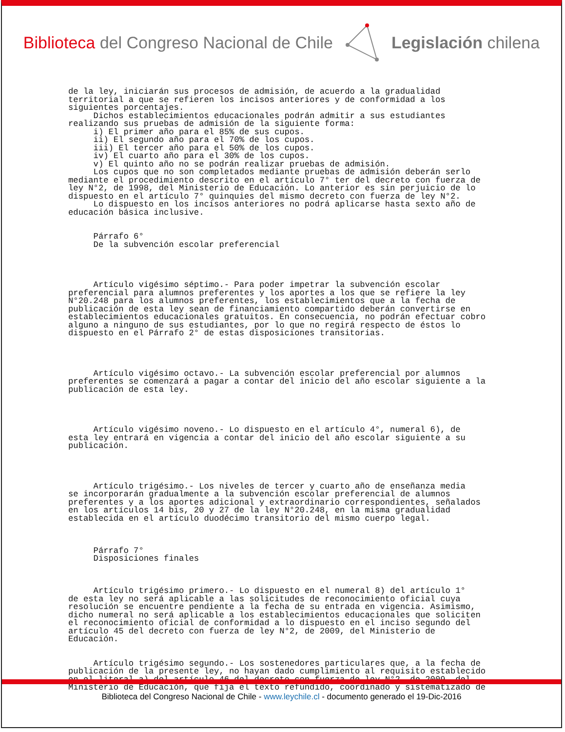Biblioteca del Congreso Nacional de Chile
Legislación chilena
de la ley, iniciarán sus procesos de admisión, de acuerdo a la gradualidad territorial a que se refieren los incisos anteriores y de conformidad a los siguientes porcentajes. Dichos establecimientos educacionales podrán admitir a sus estudiantes realizando sus pruebas de admisión de la siguiente forma: i) El primer año para el 85% de sus cupos. ii) El segundo año para el 70% de los cupos. iii) El tercer año para el 50% de los cupos. iv) El cuarto año para el 30% de los cupos. v) El quinto año no se podrán realizar pruebas de admisión. Los cupos que no son completados mediante pruebas de admisión deberán serlo mediante el procedimiento descrito en el artículo 7° ter del decreto con fuerza de ley N°2, de 1998, del Ministerio de Educación. Lo anterior es sin perjuicio de lo dispuesto en el artículo 7° quinquies del mismo decreto con fuerza de ley N°2. Lo dispuesto en los incisos anteriores no podrá aplicarse hasta sexto año de educación básica inclusive. Párrafo 6° De la subvención escolar preferencial Artículo vigésimo séptimo.- Para poder impetrar la subvención escolar preferencial para alumnos preferentes y los aportes a los que se refiere la ley N°20.248 para los alumnos preferentes, los establecimientos que a la fecha de publicación de esta ley sean de financiamiento compartido deberán convertirse en establecimientos educacionales gratuitos. En consecuencia, no podrán efectuar cobro alguno a ninguno de sus estudiantes, por lo que no regirá respecto de éstos lo dispuesto en el Párrafo 2° de estas disposiciones transitorias. Artículo vigésimo octavo.- La subvención escolar preferencial por alumnos preferentes se comenzará a pagar a contar del inicio del año escolar siguiente a la publicación de esta ley. Artículo vigésimo noveno.- Lo dispuesto en el artículo 4°, numeral 6), de esta ley entrará en vigencia a contar del inicio del año escolar siguiente a su publicación. Artículo trigésimo.- Los niveles de tercer y cuarto año de enseñanza media se incorporarán gradualmente a la subvención escolar preferencial de alumnos preferentes y a los aportes adicional y extraordinario correspondientes, señalados en los artículos 14 bis, 20 y 27 de la ley N°20.248, en la misma gradualidad establecida en el artículo duodécimo transitorio del mismo cuerpo legal. Párrafo 7° Disposiciones finales Artículo trigésimo primero.- Lo dispuesto en el numeral 8) del artículo 1° de esta ley no será aplicable a las solicitudes de reconocimiento oficial cuya resolución se encuentre pendiente a la fecha de su entrada en vigencia. Asimismo, dicho numeral no será aplicable a los establecimientos educacionales que soliciten el reconocimiento oficial de conformidad a lo dispuesto en el inciso segundo del artículo 45 del decreto con fuerza de ley N°2, de 2009, del Ministerio de Educación. Artículo trigésimo segundo.- Los sostenedores particulares que, a la fecha de publicación de la presente ley, no hayan dado cumplimiento al requisito establecido en el literal a) del artículo 46 del decreto con fuerza de ley N°2, de 2009, del Ministerio de Educación, que fija el texto refundido, coordinado y sistematizado de
Biblioteca del Congreso Nacional de Chile - www.leychile.cl - documento generado el 19-Dic-2016